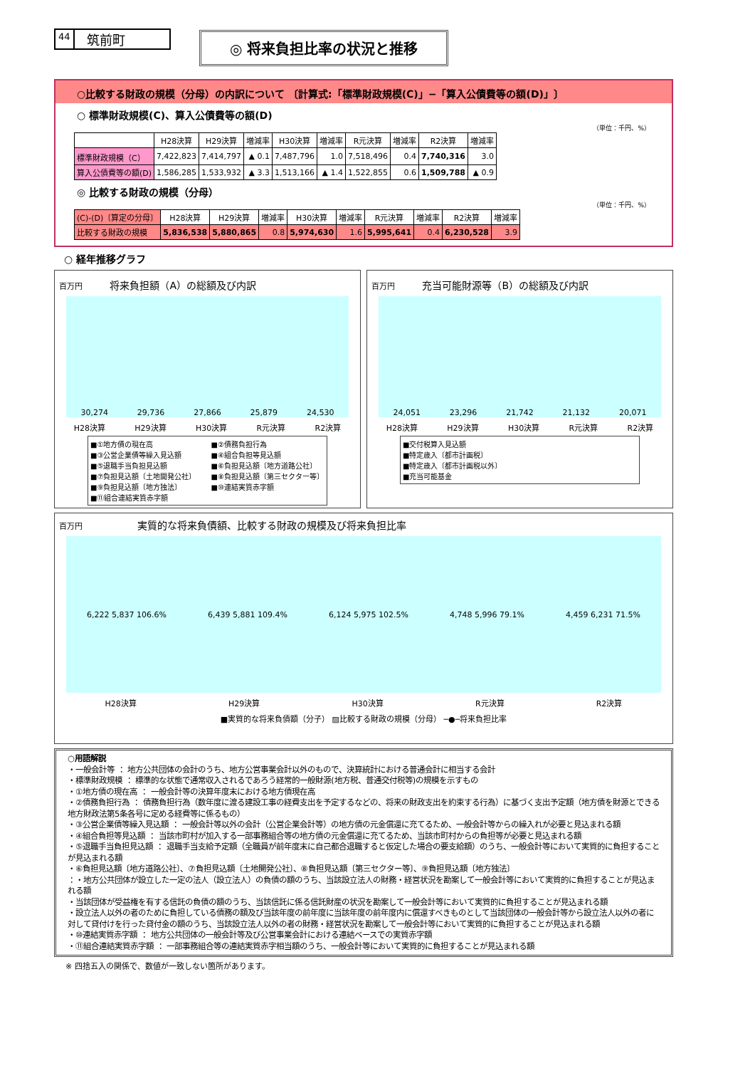44 筑前町
◎ 将来負担比率の状況と推移
○比較する財政の規模（分母）の内訳について 〔計算式:「標準財政規模(C)」−「算入公債費等の額(D)」〕
○ 標準財政規模(C)、算入公債費等の額(D)
（単位：千円、%）
| | H28決算 | H29決算 | 増減率 | H30決算 | 増減率 | R元決算 | 増減率 | R2決算 | 増減率 |
| --- | --- | --- | --- | --- | --- | --- | --- | --- | --- |
| 標準財政規模（C） | 7,422,823 | 7,414,797 | ▲ 0.1 | 7,487,796 | 1.0 | 7,518,496 | 0.4 | 7,740,316 | 3.0 |
| 算入公債費等の額(D) | 1,586,285 | 1,533,932 | ▲ 3.3 | 1,513,166 | ▲ 1.4 | 1,522,855 | 0.6 | 1,509,788 | ▲ 0.9 |
◎ 比較する財政の規模（分母）
（単位：千円、%）
| (C)-(D)〔算定の分母〕 | H28決算 | H29決算 | 増減率 | H30決算 | 増減率 | R元決算 | 増減率 | R2決算 | 増減率 |
| --- | --- | --- | --- | --- | --- | --- | --- | --- | --- |
| 比較する財政の規模 | 5,836,538 | 5,880,865 | 0.8 | 5,974,630 | 1.6 | 5,995,641 | 0.4 | 6,230,528 | 3.9 |
○ 経年推移グラフ
百万円 将来負担額（A）の総額及び内訳
30,274 29,736 27,866 25,879 24,530
H28決算 H29決算 H30決算 R元決算 R2決算
■①地方債の現在高
■③公営企業債等繰入見込額
■⑤退職手当負担見込額
■⑦負担見込額〔土地開発公社〕
■⑨負担見込額〔地方独法〕
■⑪組合連結実質赤字額
■②債務負担行為
■④組合負担等見込額
■⑥負担見込額〔地方道路公社〕
■⑧負担見込額〔第三セクター等〕
■⑩連結実質赤字額
百万円 充当可能財源等（B）の総額及び内訳
24,051 23,296 21,742 21,132 20,071
H28決算 H29決算 H30決算 R元決算 R2決算
■交付税算入見込額
■特定歳入〔都市計画税〕
■特定歳入〔都市計画税以外〕
■充当可能基金
百万円 実質的な将来負債額、比較する財政の規模及び将来負担比率
6,222 5,837 106.6% 6,439 5,881 109.4% 6,124 5,975 102.5% 4,748 5,996 79.1% 4,459 6,231 71.5%
H28決算 H29決算 H30決算 R元決算 R2決算
■実質的な将来負債額（分子） ▨比較する財政の規模（分母） ─●─将来負担比率
○用語解説
・一般会計等 ： 地方公共団体の会計のうち、地方公営事業会計以外のもので、決算統計における普通会計に相当する会計
・標準財政規模 ： 標準的な状態で通常収入されるであろう経常的一般財源(地方税、普通交付税等)の規模を示すもの
・①地方債の現在高 ： 一般会計等の決算年度末における地方債現在高
・②債務負担行為 ： 債務負担行為（数年度に渡る建設工事の経費支出を予定するなどの、将来の財政支出を約束する行為）に基づく支出予定額（地方債を財源とできる地方財政法第5条各号に定める経費等に係るもの）
・③公営企業債等繰入見込額 ： 一般会計等以外の会計（公営企業会計等）の地方債の元金償還に充てるため、一般会計等からの繰入れが必要と見込まれる額
・④組合負担等見込額 ： 当該市町村が加入する一部事務組合等の地方債の元金償還に充てるため、当該市町村からの負担等が必要と見込まれる額
・⑤退職手当負担見込額 ： 退職手当支給予定額（全職員が前年度末に自己都合退職すると仮定した場合の要支給額）のうち、一般会計等において実質的に負担することが見込まれる額
・⑥負担見込額〔地方道路公社〕、⑦負担見込額〔土地開発公社〕、⑧負担見込額〔第三セクター等〕、⑨負担見込額〔地方独法〕
：・地方公共団体が設立した一定の法人（設立法人）の負債の額のうち、当該設立法人の財務・経営状況を勘案して一般会計等において実質的に負担することが見込まれる額
・当該団体が受益権を有する信託の負債の額のうち、当該信託に係る信託財産の状況を勘案して一般会計等において実質的に負担することが見込まれる額
・設立法人以外の者のために負担している債務の額及び当該年度の前年度に当該年度の前年度内に償還すべきものとして当該団体の一般会計等から設立法人以外の者に対して貸付けを行った貸付金の額のうち、当該設立法人以外の者の財務・経営状況を勘案して一般会計等において実質的に負担することが見込まれる額
・⑩連結実質赤字額 ： 地方公共団体の一般会計等及び公営事業会計における連結ベースでの実質赤字額
・⑪組合連結実質赤字額 ： 一部事務組合等の連結実質赤字相当額のうち、一般会計等において実質的に負担することが見込まれる額
※ 四捨五入の関係で、数値が一致しない箇所があります。